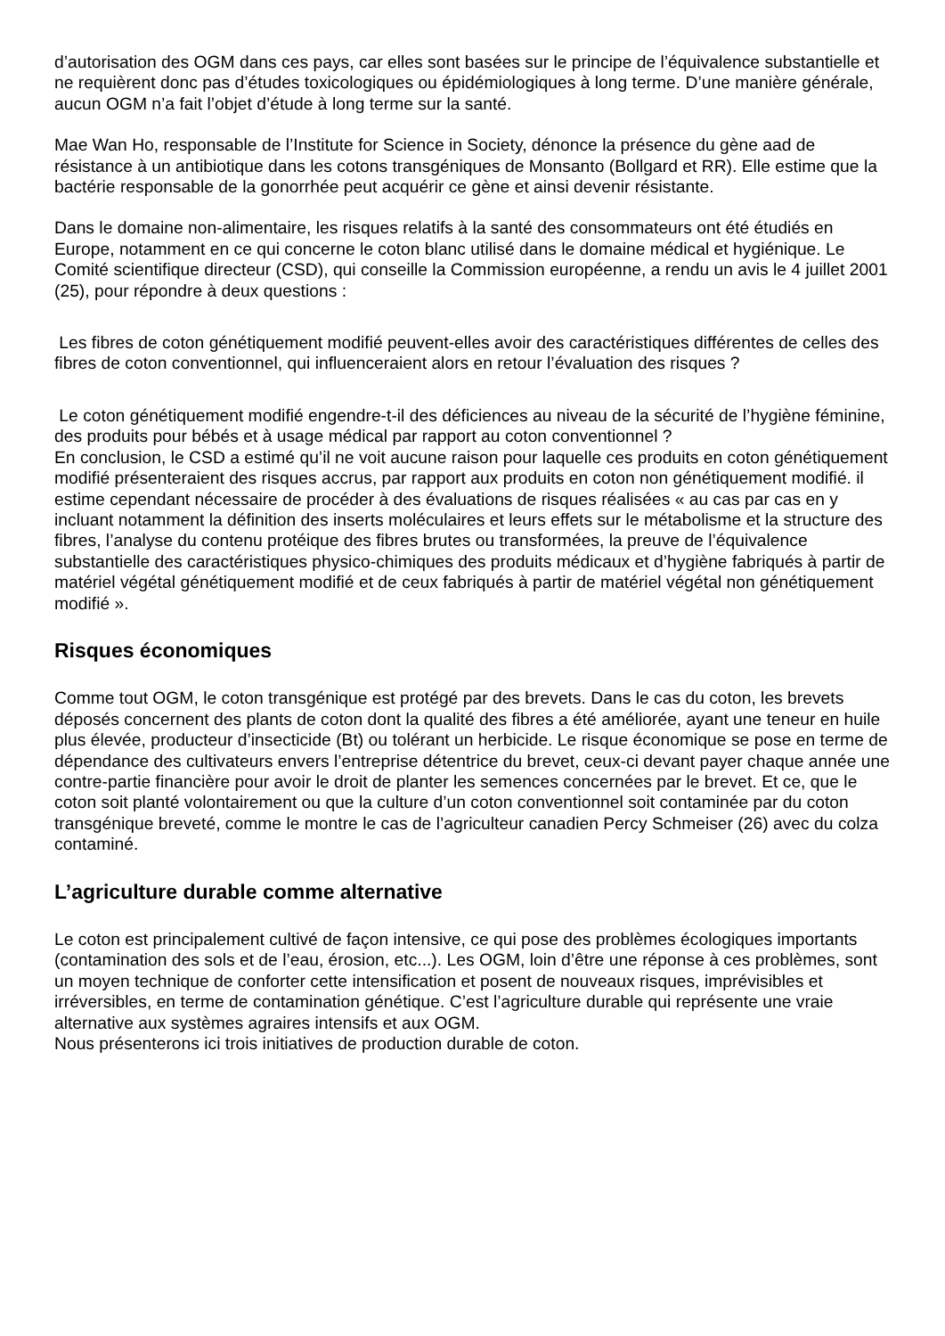d’autorisation des OGM dans ces pays, car elles sont basées sur le principe de l’équivalence substantielle et ne requièrent donc pas d’études toxicologiques ou épidémiologiques à long terme. D’une manière générale, aucun OGM n’a fait l’objet d’étude à long terme sur la santé.
Mae Wan Ho, responsable de l’Institute for Science in Society, dénonce la présence du gène aad de résistance à un antibiotique dans les cotons transgéniques de Monsanto (Bollgard et RR). Elle estime que la bactérie responsable de la gonorrhée peut acquérir ce gène et ainsi devenir résistante.
Dans le domaine non-alimentaire, les risques relatifs à la santé des consommateurs ont été étudiés en Europe, notamment en ce qui concerne le coton blanc utilisé dans le domaine médical et hygiénique. Le Comité scientifique directeur (CSD), qui conseille la Commission européenne, a rendu un avis le 4 juillet 2001 (25), pour répondre à deux questions :
Les fibres de coton génétiquement modifié peuvent-elles avoir des caractéristiques différentes de celles des fibres de coton conventionnel, qui influenceraient alors en retour l’évaluation des risques ?
Le coton génétiquement modifié engendre-t-il des déficiences au niveau de la sécurité de l’hygiène féminine, des produits pour bébés et à usage médical par rapport au coton conventionnel ?
En conclusion, le CSD a estimé qu’il ne voit aucune raison pour laquelle ces produits en coton génétiquement modifié présenteraient des risques accrus, par rapport aux produits en coton non génétiquement modifié. il estime cependant nécessaire de procéder à des évaluations de risques réalisées « au cas par cas en y incluant notamment la définition des inserts moléculaires et leurs effets sur le métabolisme et la structure des fibres, l’analyse du contenu protéique des fibres brutes ou transformées, la preuve de l’équivalence substantielle des caractéristiques physico-chimiques des produits médicaux et d’hygiène fabriqués à partir de matériel végétal génétiquement modifié et de ceux fabriqués à partir de matériel végétal non génétiquement modifié ».
Risques économiques
Comme tout OGM, le coton transgénique est protégé par des brevets. Dans le cas du coton, les brevets déposés concernent des plants de coton dont la qualité des fibres a été améliorée, ayant une teneur en huile plus élevée, producteur d’insecticide (Bt) ou tolérant un herbicide. Le risque économique se pose en terme de dépendance des cultivateurs envers l’entreprise détentrice du brevet, ceux-ci devant payer chaque année une contre-partie financière pour avoir le droit de planter les semences concernées par le brevet. Et ce, que le coton soit planté volontairement ou que la culture d’un coton conventionnel soit contaminée par du coton transgénique breveté, comme le montre le cas de l’agriculteur canadien Percy Schmeiser (26) avec du colza contaminé.
L’agriculture durable comme alternative
Le coton est principalement cultivé de façon intensive, ce qui pose des problèmes écologiques importants (contamination des sols et de l’eau, érosion, etc...). Les OGM, loin d’être une réponse à ces problèmes, sont un moyen technique de conforter cette intensification et posent de nouveaux risques, imprévisibles et irréversibles, en terme de contamination génétique. C’est l’agriculture durable qui représente une vraie alternative aux systèmes agraires intensifs et aux OGM.
Nous présenterons ici trois initiatives de production durable de coton.